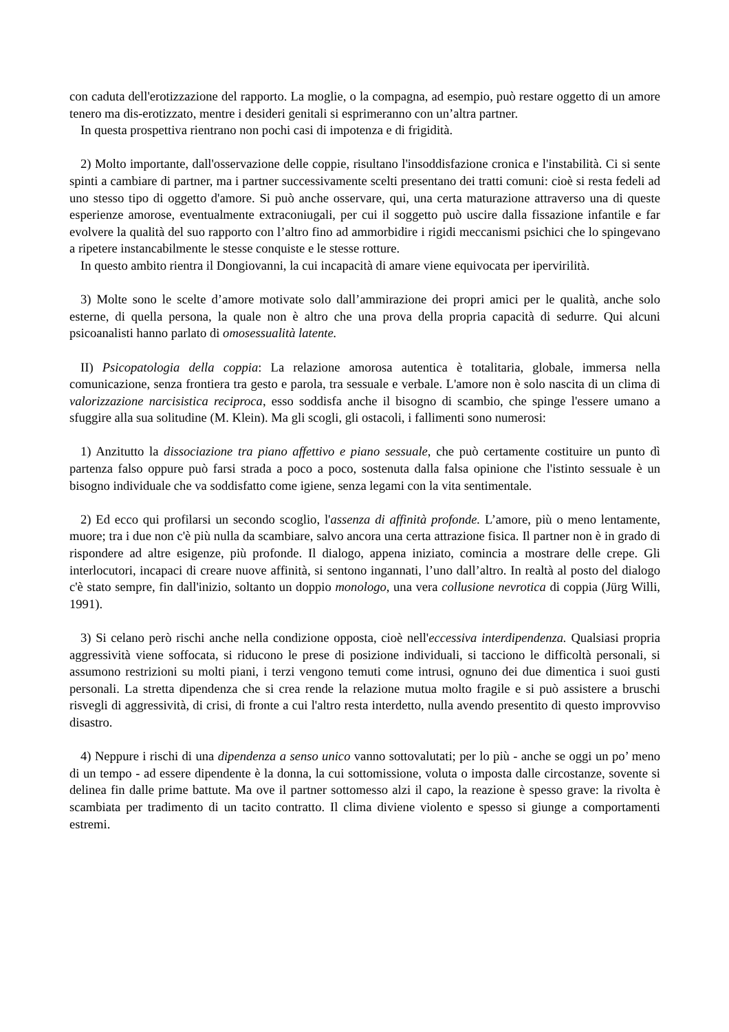con caduta dell'erotizzazione del rapporto. La moglie, o la compagna, ad esempio, può restare oggetto di un amore tenero ma dis-erotizzato, mentre i desideri genitali si esprimeranno con un’altra partner.
In questa prospettiva rientrano non pochi casi di impotenza e di frigidità.
2) Molto importante, dall'osservazione delle coppie, risultano l'insoddisfazione cronica e l'instabilità. Ci si sente spinti a cambiare di partner, ma i partner successivamente scelti presentano dei tratti comuni: cioè si resta fedeli ad uno stesso tipo di oggetto d'amore. Si può anche osservare, qui, una certa maturazione attraverso una di queste esperienze amorose, eventualmente extraconiugali, per cui il soggetto può uscire dalla fissazione infantile e far evolvere la qualità del suo rapporto con l’altro fino ad ammorbidire i rigidi meccanismi psichici che lo spingevano a ripetere instancabilmente le stesse conquiste e le stesse rotture.
In questo ambito rientra il Dongiovanni, la cui incapacità di amare viene equivocata per ipervirilità.
3) Molte sono le scelte d’amore motivate solo dall’ammirazione dei propri amici per le qualità, anche solo esterne, di quella persona, la quale non è altro che una prova della propria capacità di sedurre. Qui alcuni psicoanalisti hanno parlato di omosessualità latente.
II) Psicopatologia della coppia: La relazione amorosa autentica è totalitaria, globale, immersa nella comunicazione, senza frontiera tra gesto e parola, tra sessuale e verbale. L'amore non è solo nascita di un clima di valorizzazione narcisistica reciproca, esso soddisfa anche il bisogno di scambio, che spinge l'essere umano a sfuggire alla sua solitudine (M. Klein). Ma gli scogli, gli ostacoli, i fallimenti sono numerosi:
1) Anzitutto la dissociazione tra piano affettivo e piano sessuale, che può certamente costituire un punto dì partenza falso oppure può farsi strada a poco a poco, sostenuta dalla falsa opinione che l'istinto sessuale è un bisogno individuale che va soddisfatto come igiene, senza legami con la vita sentimentale.
2) Ed ecco qui profilarsi un secondo scoglio, l'assenza di affinità profonde. L’amore, più o meno lentamente, muore; tra i due non c'è più nulla da scambiare, salvo ancora una certa attrazione fisica. Il partner non è in grado di rispondere ad altre esigenze, più profonde. Il dialogo, appena iniziato, comincia a mostrare delle crepe. Gli interlocutori, incapaci di creare nuove affinità, si sentono ingannati, l’uno dall’altro. In realtà al posto del dialogo c'è stato sempre, fin dall'inizio, soltanto un doppio monologo, una vera collusione nevrotica di coppia (Jürg Willi, 1991).
3) Si celano però rischi anche nella condizione opposta, cioè nell'eccessiva interdipendenza. Qualsiasi propria aggressività viene soffocata, si riducono le prese di posizione individuali, si tacciono le difficoltà personali, si assumono restrizioni su molti piani, i terzi vengono temuti come intrusi, ognuno dei due dimentica i suoi gusti personali. La stretta dipendenza che si crea rende la relazione mutua molto fragile e si può assistere a bruschi risvegli di aggressività, di crisi, di fronte a cui l'altro resta interdetto, nulla avendo presentito di questo improvviso disastro.
4) Neppure i rischi di una dipendenza a senso unico vanno sottovalutati; per lo più - anche se oggi un po’ meno di un tempo - ad essere dipendente è la donna, la cui sottomissione, voluta o imposta dalle circostanze, sovente si delinea fin dalle prime battute. Ma ove il partner sottomesso alzi il capo, la reazione è spesso grave: la rivolta è scambiata per tradimento di un tacito contratto. Il clima diviene violento e spesso si giunge a comportamenti estremi.